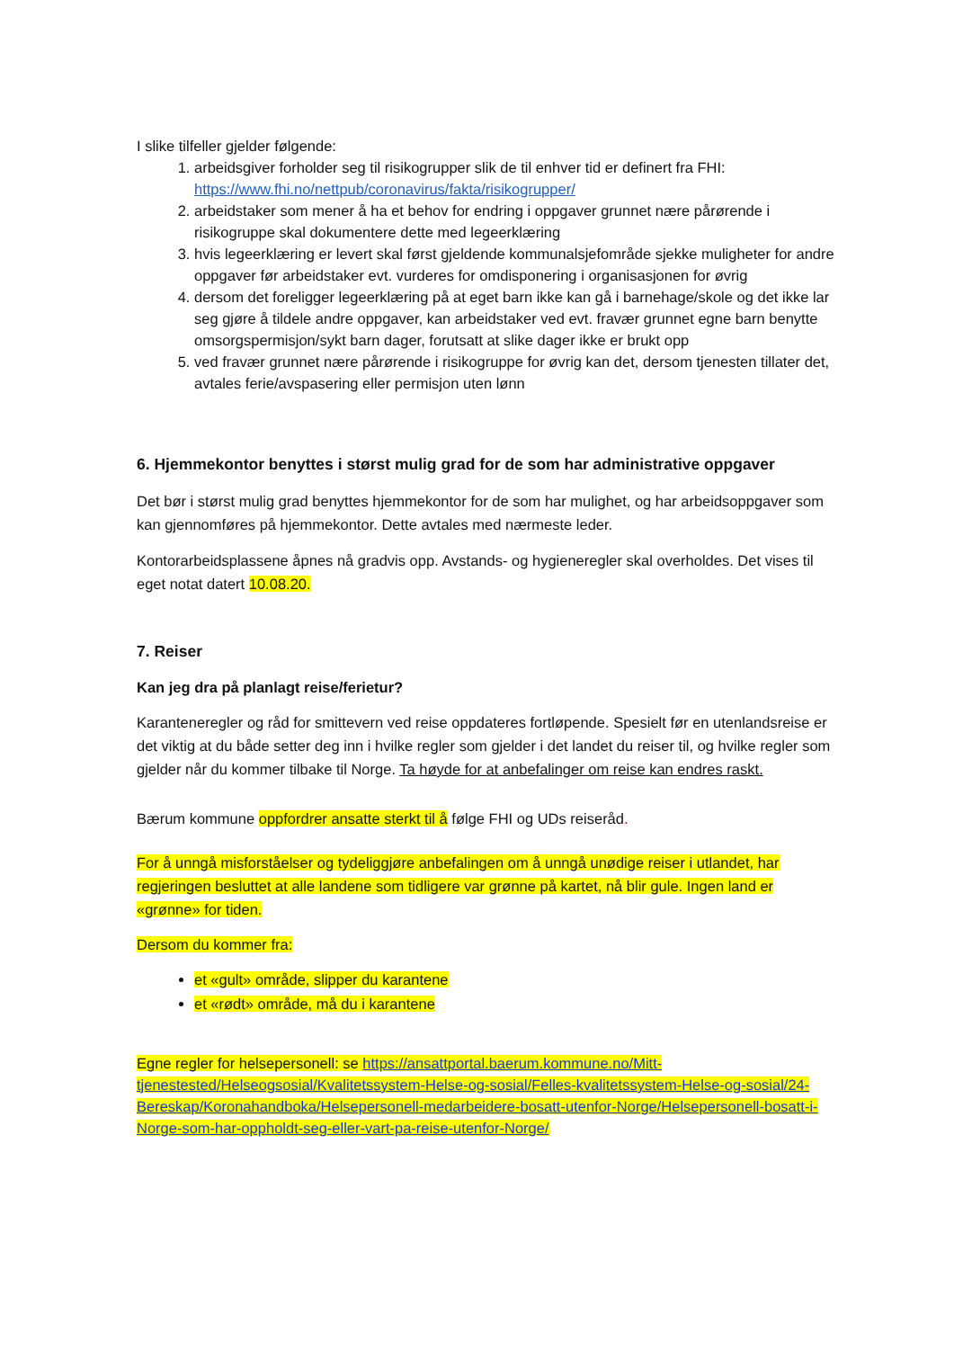I slike tilfeller gjelder følgende:
1. arbeidsgiver forholder seg til risikogrupper slik de til enhver tid er definert fra FHI: https://www.fhi.no/nettpub/coronavirus/fakta/risikogrupper/
2. arbeidstaker som mener å ha et behov for endring i oppgaver grunnet nære pårørende i risikogruppe skal dokumentere dette med legeerklæring
3. hvis legeerklæring er levert skal først gjeldende kommunalsjefområde sjekke muligheter for andre oppgaver før arbeidstaker evt. vurderes for omdisponering i organisasjonen for øvrig
4. dersom det foreligger legeerklæring på at eget barn ikke kan gå i barnehage/skole og det ikke lar seg gjøre å tildele andre oppgaver, kan arbeidstaker ved evt. fravær grunnet egne barn benytte omsorgspermisjon/sykt barn dager, forutsatt at slike dager ikke er brukt opp
5. ved fravær grunnet nære pårørende i risikogruppe for øvrig kan det, dersom tjenesten tillater det, avtales ferie/avspasering eller permisjon uten lønn
6. Hjemmekontor benyttes i størst mulig grad for de som har administrative oppgaver
Det bør i størst mulig grad benyttes hjemmekontor for de som har mulighet, og har arbeidsoppgaver som kan gjennomføres på hjemmekontor. Dette avtales med nærmeste leder.
Kontorarbeidsplassene åpnes nå gradvis opp. Avstands- og hygieneregler skal overholdes. Det vises til eget notat datert 10.08.20.
7. Reiser
Kan jeg dra på planlagt reise/ferietur?
Karanteneregler og råd for smittevern ved reise oppdateres fortløpende. Spesielt før en utenlandsreise er det viktig at du både setter deg inn i hvilke regler som gjelder i det landet du reiser til, og hvilke regler som gjelder når du kommer tilbake til Norge. Ta høyde for at anbefalinger om reise kan endres raskt.
Bærum kommune oppfordrer ansatte sterkt til å følge FHI og UDs reiseråd.
For å unngå misforståelser og tydeliggjøre anbefalingen om å unngå unødige reiser i utlandet, har regjeringen besluttet at alle landene som tidligere var grønne på kartet, nå blir gule. Ingen land er «grønne» for tiden.
Dersom du kommer fra:
et «gult» område, slipper du karantene
et «rødt» område, må du i karantene
Egne regler for helsepersonell: se https://ansattportal.baerum.kommune.no/Mitt-tjenestested/Helseogsosial/Kvalitetssystem-Helse-og-sosial/Felles-kvalitetssystem-Helse-og-sosial/24-Bereskap/Koronahandboka/Helsepersonell-medarbeidere-bosatt-utenfor-Norge/Helsepersonell-bosatt-i-Norge-som-har-oppholdt-seg-eller-vart-pa-reise-utenfor-Norge/